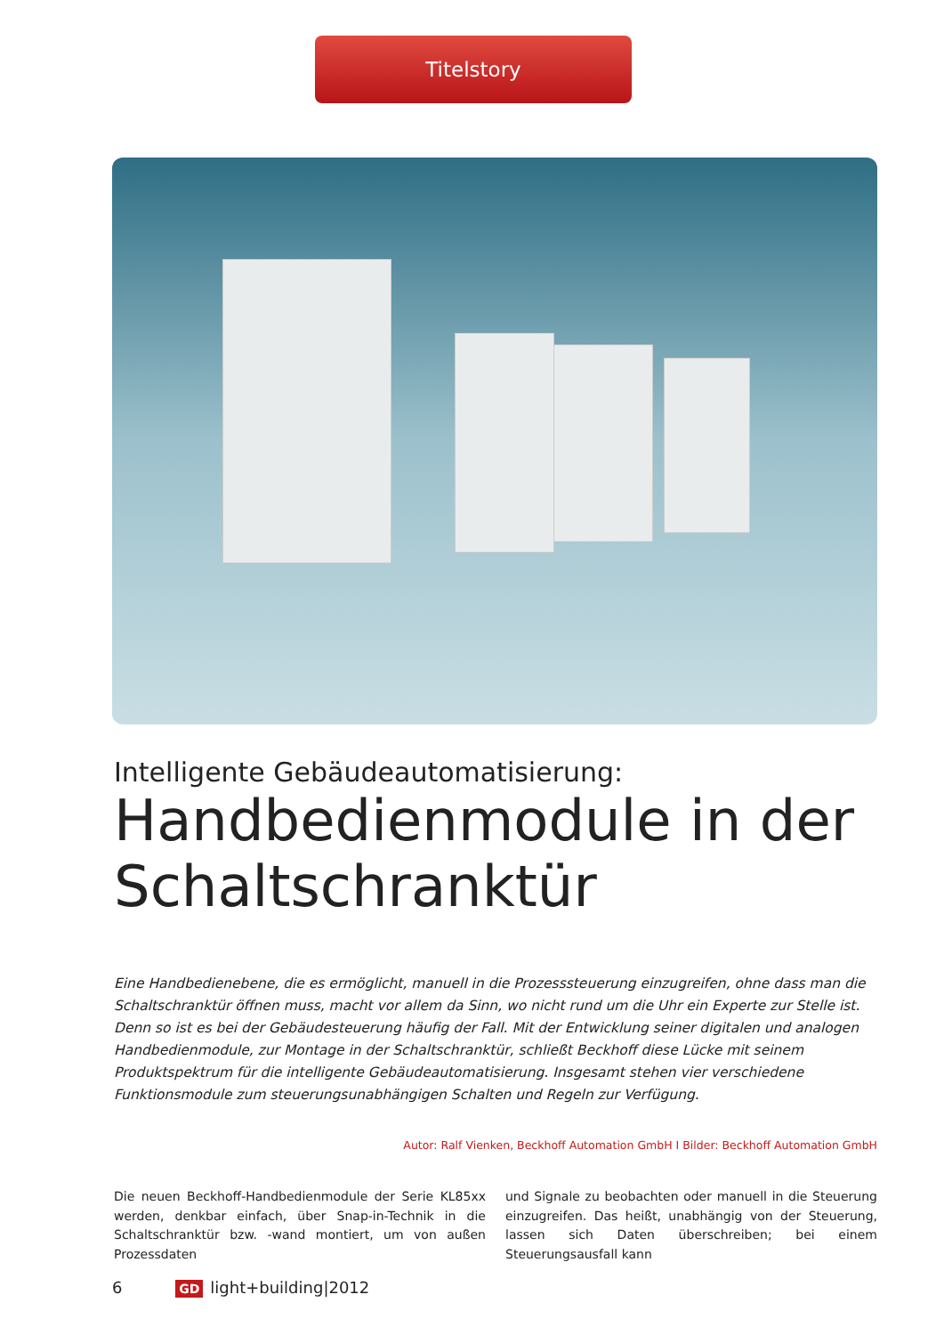Titelstory
Intelligente Gebäudeautomatisierung:
Handbedienmodule in der Schaltschranktür
Eine Handbedienebene, die es ermöglicht, manuell in die Prozesssteuerung einzugreifen, ohne dass man die Schaltschranktür öffnen muss, macht vor allem da Sinn, wo nicht rund um die Uhr ein Experte zur Stelle ist. Denn so ist es bei der Gebäudesteuerung häufig der Fall. Mit der Entwicklung seiner digitalen und analogen Handbedienmodule, zur Montage in der Schaltschranktür, schließt Beckhoff diese Lücke mit seinem Produktspektrum für die intelligente Gebäudeautomatisierung. Insgesamt stehen vier verschiedene Funktionsmodule zum steuerungsunabhängigen Schalten und Regeln zur Verfügung.
Autor: Ralf Vienken, Beckhoff Automation GmbH I Bilder: Beckhoff Automation GmbH
Die neuen Beckhoff-Handbedienmodule der Serie KL85xx werden, denkbar einfach, über Snap-in-Technik in die Schaltschranktür bzw. -wand montiert, um von außen Prozessdaten
und Signale zu beobachten oder manuell in die Steuerung einzugreifen. Das heißt, unabhängig von der Steuerung, lassen sich Daten überschreiben; bei einem Steuerungsausfall kann
6 GD light+building|2012